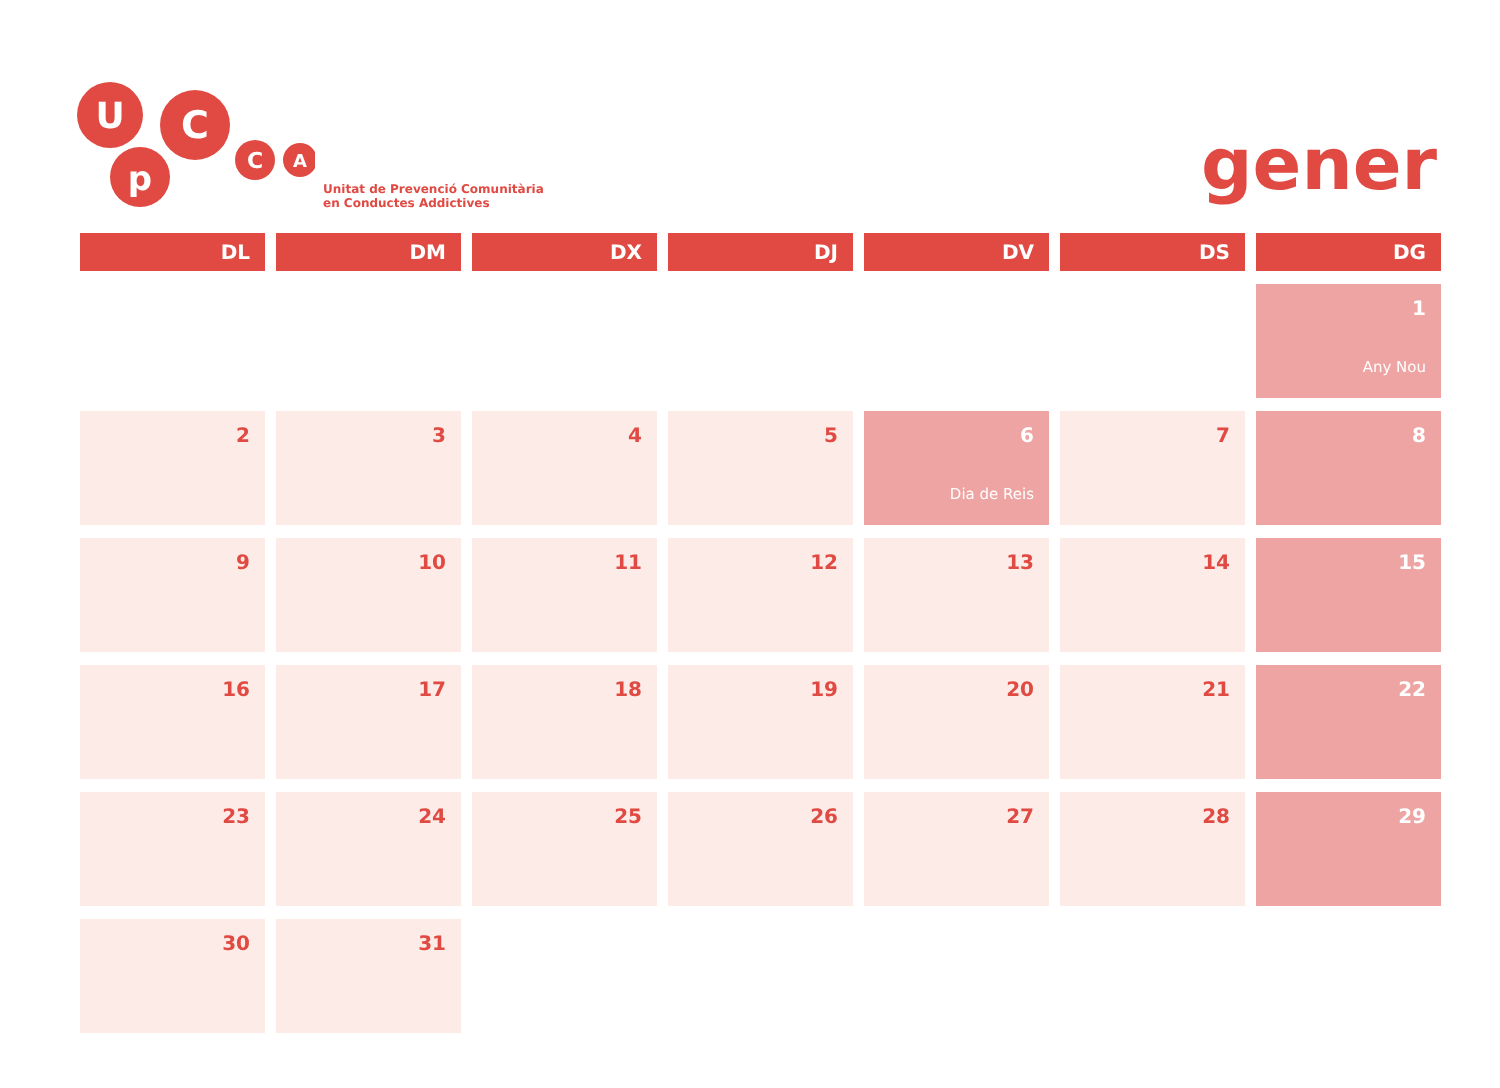U
p
C
C
A
Unitat de Prevenció Comunitària
en Conductes Addictives
gener
| DL | DM | DX | DJ | DV | DS | DG |
| --- | --- | --- | --- | --- | --- | --- |
| | | | | | | 1 Any Nou |
| 2 | 3 | 4 | 5 | 6 Dia de Reis | 7 | 8 |
| 9 | 10 | 11 | 12 | 13 | 14 | 15 |
| 16 | 17 | 18 | 19 | 20 | 21 | 22 |
| 23 | 24 | 25 | 26 | 27 | 28 | 29 |
| 30 | 31 | | | | | |